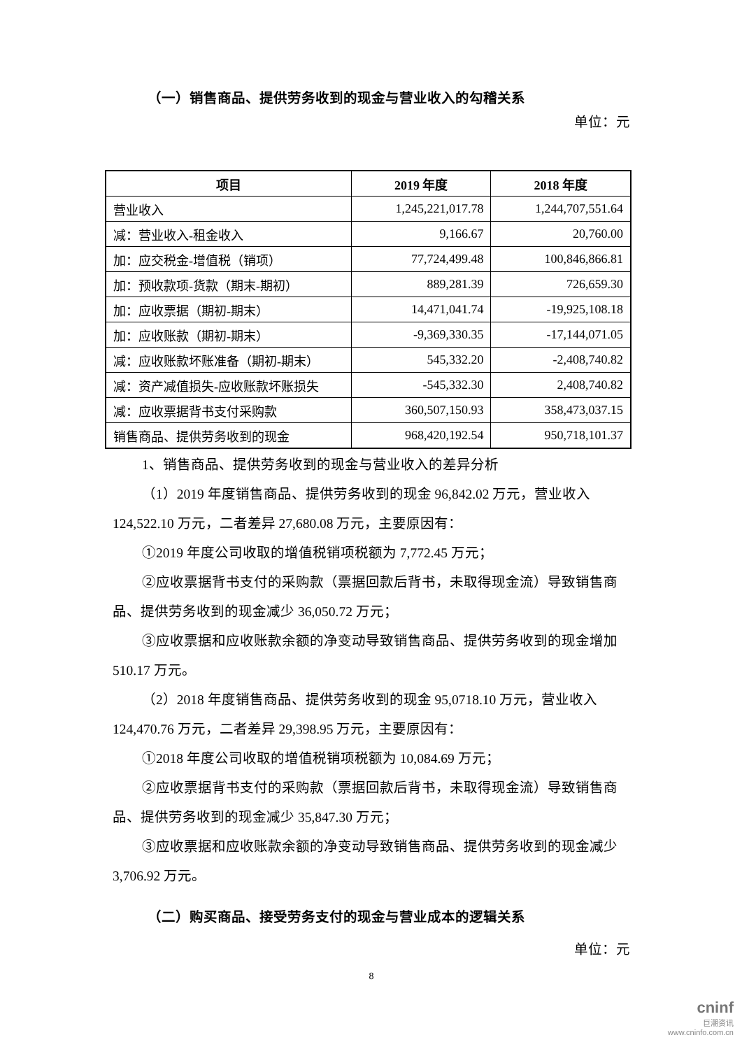（一）销售商品、提供劳务收到的现金与营业收入的勾稽关系
单位：元
| 项目 | 2019 年度 | 2018 年度 |
| --- | --- | --- |
| 营业收入 | 1,245,221,017.78 | 1,244,707,551.64 |
| 减：营业收入-租金收入 | 9,166.67 | 20,760.00 |
| 加：应交税金-增值税（销项） | 77,724,499.48 | 100,846,866.81 |
| 加：预收款项-货款（期末-期初） | 889,281.39 | 726,659.30 |
| 加：应收票据（期初-期末） | 14,471,041.74 | -19,925,108.18 |
| 加：应收账款（期初-期末） | -9,369,330.35 | -17,144,071.05 |
| 减：应收账款坏账准备（期初-期末） | 545,332.20 | -2,408,740.82 |
| 减：资产减值损失-应收账款坏账损失 | -545,332.30 | 2,408,740.82 |
| 减：应收票据背书支付采购款 | 360,507,150.93 | 358,473,037.15 |
| 销售商品、提供劳务收到的现金 | 968,420,192.54 | 950,718,101.37 |
1、销售商品、提供劳务收到的现金与营业收入的差异分析
（1）2019 年度销售商品、提供劳务收到的现金 96,842.02 万元，营业收入 124,522.10 万元，二者差异 27,680.08 万元，主要原因有：
①2019 年度公司收取的增值税销项税额为 7,772.45 万元；
②应收票据背书支付的采购款（票据回款后背书，未取得现金流）导致销售商品、提供劳务收到的现金减少 36,050.72 万元；
③应收票据和应收账款余额的净变动导致销售商品、提供劳务收到的现金增加 510.17 万元。
（2）2018 年度销售商品、提供劳务收到的现金 95,0718.10 万元，营业收入 124,470.76 万元，二者差异 29,398.95 万元，主要原因有：
①2018 年度公司收取的增值税销项税额为 10,084.69 万元；
②应收票据背书支付的采购款（票据回款后背书，未取得现金流）导致销售商品、提供劳务收到的现金减少 35,847.30 万元；
③应收票据和应收账款余额的净变动导致销售商品、提供劳务收到的现金减少 3,706.92 万元。
（二）购买商品、接受劳务支付的现金与营业成本的逻辑关系
单位：元
8
cninf
巨潮资讯
www.cninfo.com.cn